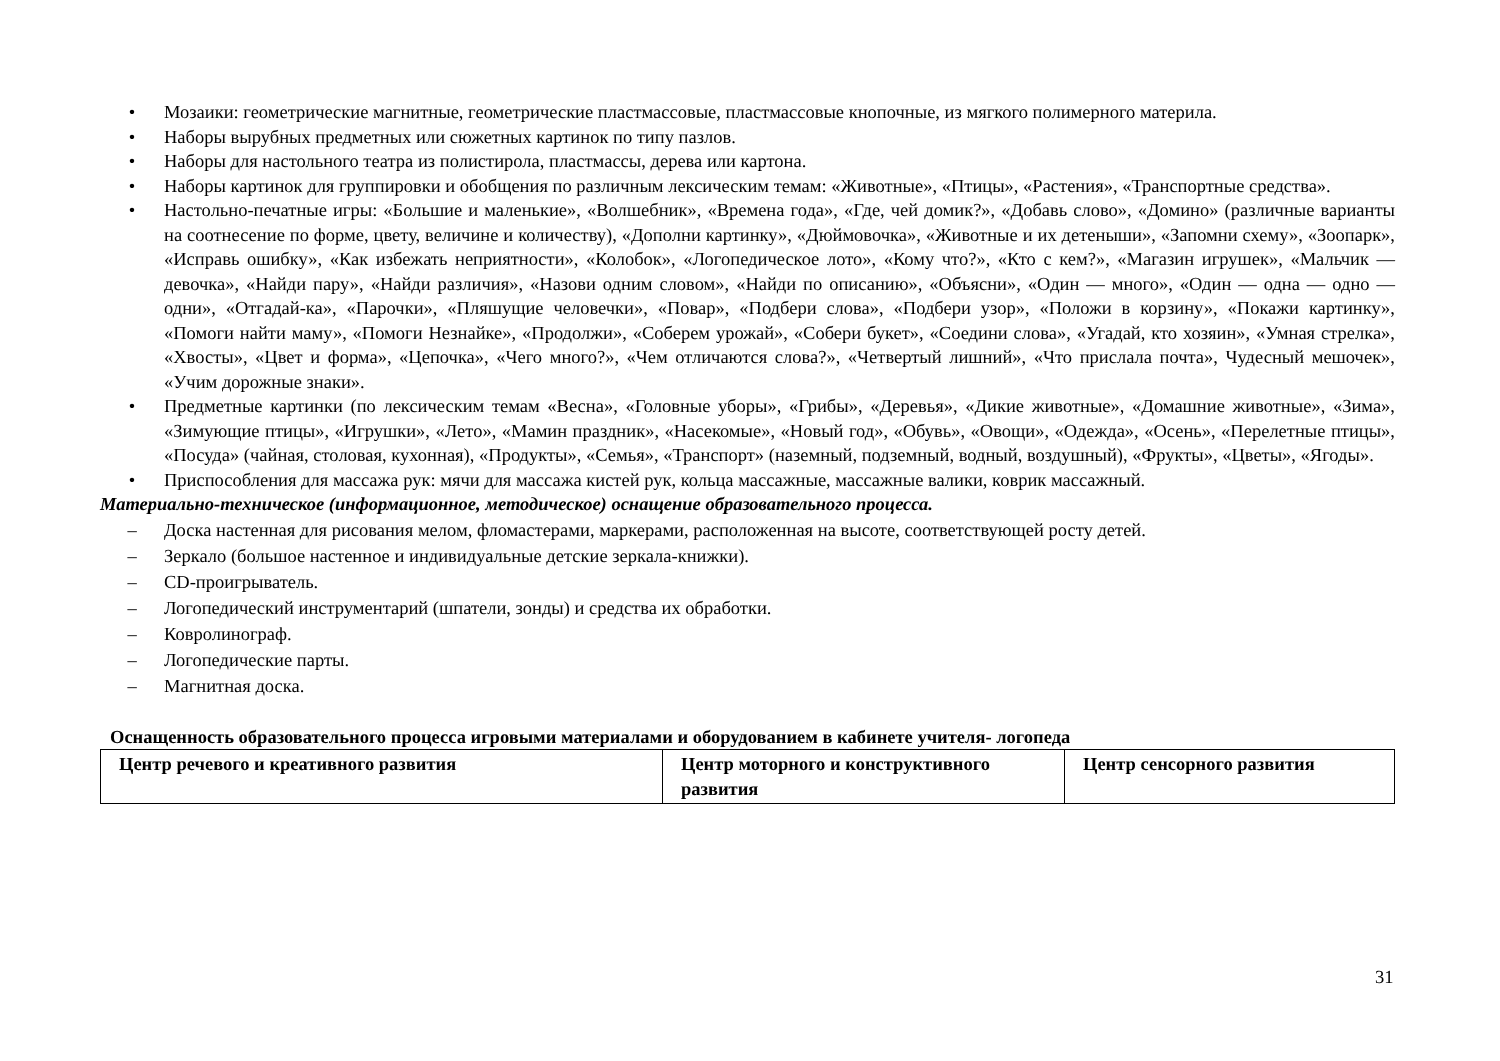• Мозаики: геометрические магнитные, геометрические пластмассовые, пластмассовые кнопочные, из мягкого полимерного материла.
• Наборы вырубных предметных или сюжетных картинок по типу пазлов.
• Наборы для настольного театра из полистирола, пластмассы, дерева или картона.
• Наборы картинок для группировки и обобщения по различным лексическим темам: «Животные», «Птицы», «Растения», «Транспортные средства».
• Настольно-печатные игры: «Большие и маленькие», «Волшебник», «Времена года», «Где, чей домик?», «Добавь слово», «Домино» (различные варианты на соотнесение по форме, цвету, величине и количеству), «Дополни картинку», «Дюймовочка», «Животные и их детеныши», «Запомни схему», «Зоопарк», «Исправь ошибку», «Как избежать неприятности», «Колобок», «Логопедическое лото», «Кому что?», «Кто с кем?», «Магазин игрушек», «Мальчик — девочка», «Найди пару», «Найди различия», «Назови одним словом», «Найди по описанию», «Объясни», «Один — много», «Один — одна — одно — одни», «Отгадай-ка», «Парочки», «Пляшущие человечки», «Повар», «Подбери слова», «Подбери узор», «Положи в корзину», «Покажи картинку», «Помоги найти маму», «Помоги Незнайке», «Продолжи», «Соберем урожай», «Собери букет», «Соедини слова», «Угадай, кто хозяин», «Умная стрелка», «Хвосты», «Цвет и форма», «Цепочка», «Чего много?», «Чем отличаются слова?», «Четвертый лишний», «Что прислала почта», Чудесный мешочек», «Учим дорожные знаки».
• Предметные картинки (по лексическим темам «Весна», «Головные уборы», «Грибы», «Деревья», «Дикие животные», «Домашние животные», «Зима», «Зимующие птицы», «Игрушки», «Лето», «Мамин праздник», «Насекомые», «Новый год», «Обувь», «Овощи», «Одежда», «Осень», «Перелетные птицы», «Посуда» (чайная, столовая, кухонная), «Продукты», «Семья», «Транспорт» (наземный, подземный, водный, воздушный), «Фрукты», «Цветы», «Ягоды».
• Приспособления для массажа рук: мячи для массажа кистей рук, кольца массажные, массажные валики, коврик массажный.
Материально-техническое (информационное, методическое) оснащение образовательного процесса.
– Доска настенная для рисования мелом, фломастерами, маркерами, расположенная на высоте, соответствующей росту детей.
– Зеркало (большое настенное и индивидуальные детские зеркала-книжки).
– CD-проигрыватель.
– Логопедический инструментарий (шпатели, зонды) и средства их обработки.
– Ковролинограф.
– Логопедические парты.
– Магнитная доска.
Оснащенность образовательного процесса игровыми материалами и оборудованием в кабинете учителя- логопеда
| Центр речевого и креативного развития | Центр моторного и конструктивного развития | Центр сенсорного развития |
| --- | --- | --- |
31